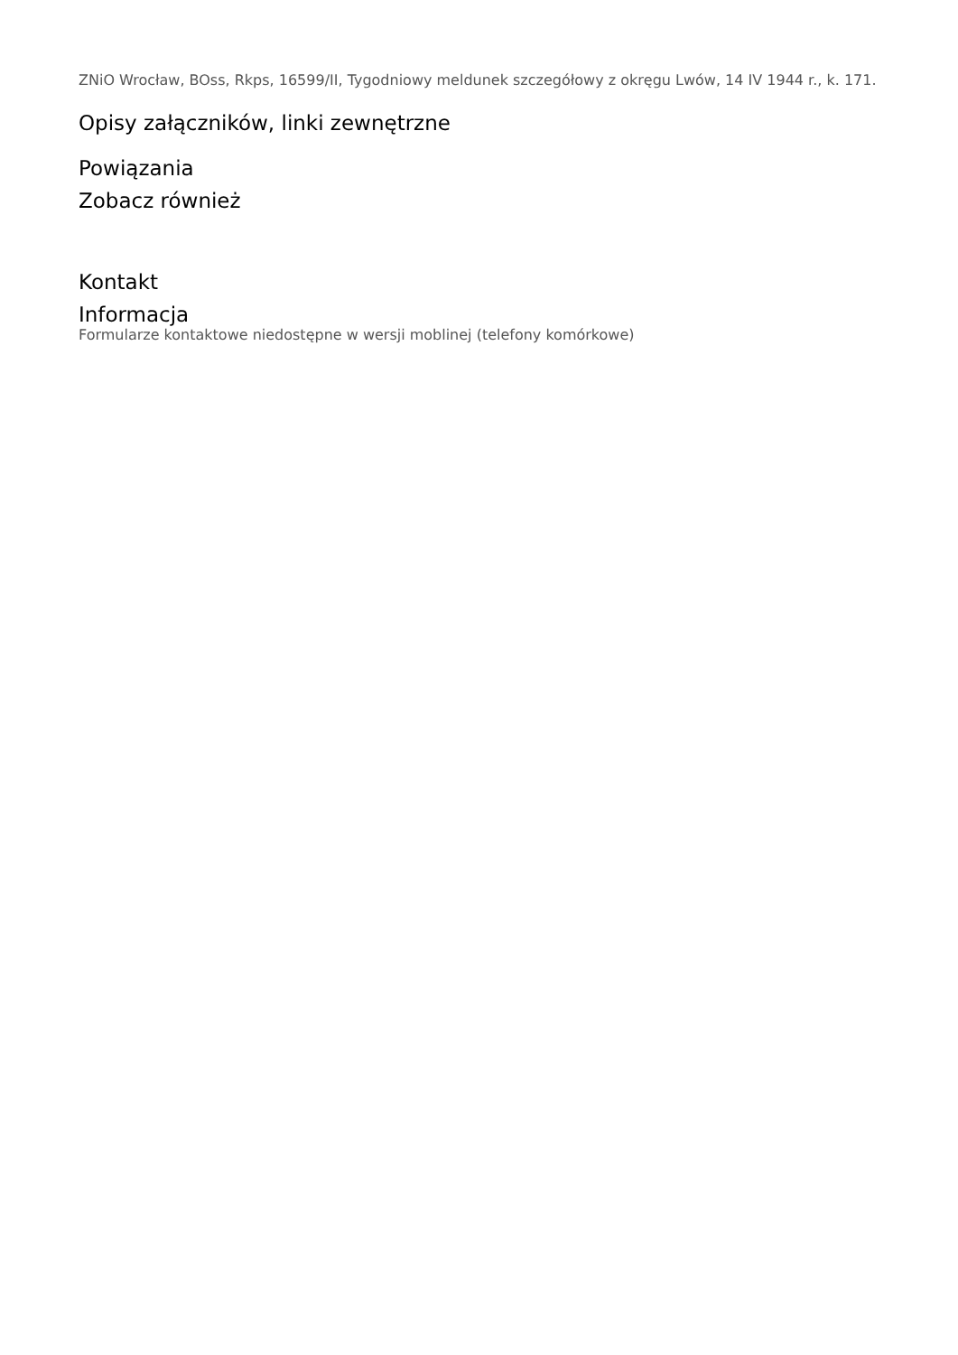ZNiO Wrocław, BOss, Rkps, 16599/II, Tygodniowy meldunek szczegółowy z okręgu Lwów, 14 IV 1944 r., k. 171.
Opisy załączników, linki zewnętrzne
Powiązania
Zobacz również
Kontakt
Informacja
Formularze kontaktowe niedostępne w wersji moblinej (telefony komórkowe)